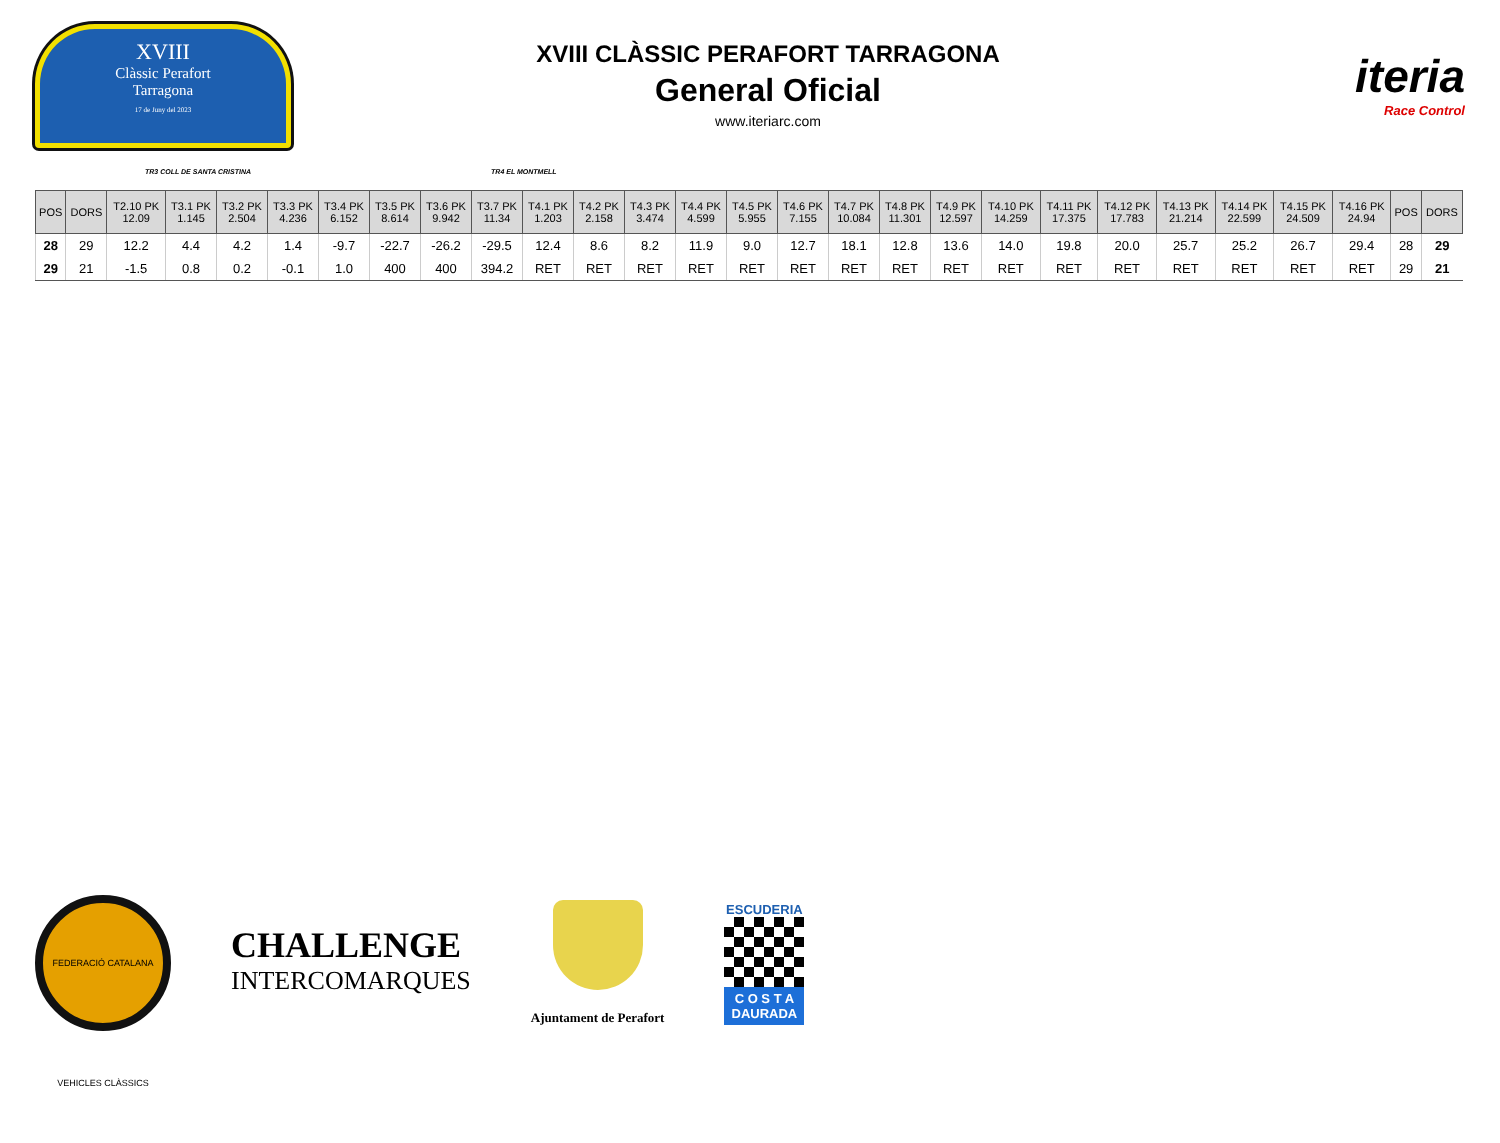XVIII
Clàssic Perafort
Tarragona
17 de Juny del 2023
XVIII CLÀSSIC PERAFORT TARRAGONA
General Oficial
www.iteriarc.com
iteria
Race Control
TR3 COLL DE SANTA CRISTINA TR4 EL MONTMELL
| POS | DORS | T2.10 PK 12.09 | T3.1 PK 1.145 | T3.2 PK 2.504 | T3.3 PK 4.236 | T3.4 PK 6.152 | T3.5 PK 8.614 | T3.6 PK 9.942 | T3.7 PK 11.34 | T4.1 PK 1.203 | T4.2 PK 2.158 | T4.3 PK 3.474 | T4.4 PK 4.599 | T4.5 PK 5.955 | T4.6 PK 7.155 | T4.7 PK 10.084 | T4.8 PK 11.301 | T4.9 PK 12.597 | T4.10 PK 14.259 | T4.11 PK 17.375 | T4.12 PK 17.783 | T4.13 PK 21.214 | T4.14 PK 22.599 | T4.15 PK 24.509 | T4.16 PK 24.94 | POS | DORS |
| --- | --- | --- | --- | --- | --- | --- | --- | --- | --- | --- | --- | --- | --- | --- | --- | --- | --- | --- | --- | --- | --- | --- | --- | --- | --- | --- | --- |
| 28 | 29 | 12.2 | 4.4 | 4.2 | 1.4 | -9.7 | -22.7 | -26.2 | -29.5 | 12.4 | 8.6 | 8.2 | 11.9 | 9.0 | 12.7 | 18.1 | 12.8 | 13.6 | 14.0 | 19.8 | 20.0 | 25.7 | 25.2 | 26.7 | 29.4 | 28 | 29 |
| 29 | 21 | -1.5 | 0.8 | 0.2 | -0.1 | 1.0 | 400 | 400 | 394.2 | RET | RET | RET | RET | RET | RET | RET | RET | RET | RET | RET | RET | RET | RET | RET | RET | 29 | 21 |
FEDERACIÓ CATALANA VEHICLES CLÀSSICS
CHALLENGE
INTERCOMARQUES
Ajuntament de Perafort
ESCUDERIA
C O S T A
DAURADA